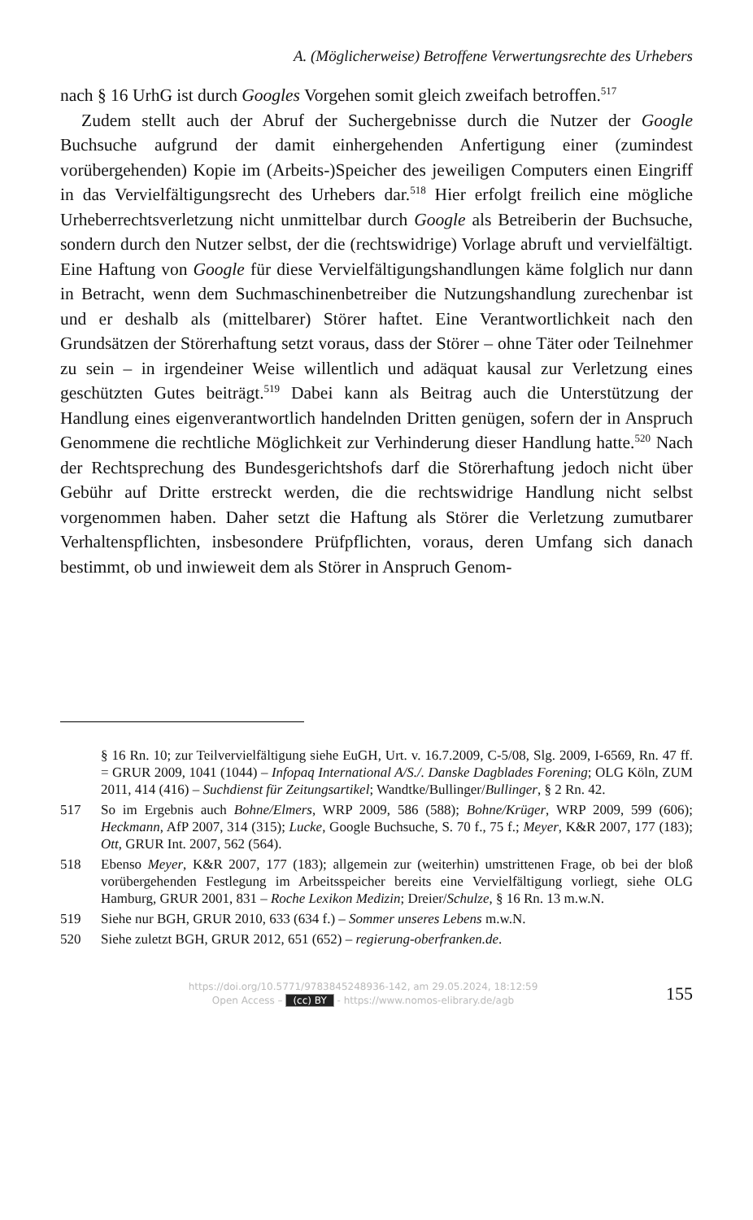A. (Möglicherweise) Betroffene Verwertungsrechte des Urhebers
nach § 16 UrhG ist durch Googles Vorgehen somit gleich zweifach betroffen.<sup>517</sup>
Zudem stellt auch der Abruf der Suchergebnisse durch die Nutzer der Google Buchsuche aufgrund der damit einhergehenden Anfertigung einer (zumindest vorübergehenden) Kopie im (Arbeits-)Speicher des jeweiligen Computers einen Eingriff in das Vervielfältigungsrecht des Urhebers dar.<sup>518</sup> Hier erfolgt freilich eine mögliche Urheberrechtsverletzung nicht unmittelbar durch Google als Betreiberin der Buchsuche, sondern durch den Nutzer selbst, der die (rechtswidrige) Vorlage abruft und vervielfältigt. Eine Haftung von Google für diese Vervielfältigungshandlungen käme folglich nur dann in Betracht, wenn dem Suchmaschinenbetreiber die Nutzungshandlung zurechenbar ist und er deshalb als (mittelbarer) Störer haftet. Eine Verantwortlichkeit nach den Grundsätzen der Störerhaftung setzt voraus, dass der Störer – ohne Täter oder Teilnehmer zu sein – in irgendeiner Weise willentlich und adäquat kausal zur Verletzung eines geschützten Gutes beiträgt.<sup>519</sup> Dabei kann als Beitrag auch die Unterstützung der Handlung eines eigenverantwortlich handelnden Dritten genügen, sofern der in Anspruch Genommene die rechtliche Möglichkeit zur Verhinderung dieser Handlung hatte.<sup>520</sup> Nach der Rechtsprechung des Bundesgerichtshofs darf die Störerhaftung jedoch nicht über Gebühr auf Dritte erstreckt werden, die die rechtswidrige Handlung nicht selbst vorgenommen haben. Daher setzt die Haftung als Störer die Verletzung zumutbarer Verhaltenspflichten, insbesondere Prüfpflichten, voraus, deren Umfang sich danach bestimmt, ob und inwieweit dem als Störer in Anspruch Genom-
§ 16 Rn. 10; zur Teilvervielfältigung siehe EuGH, Urt. v. 16.7.2009, C-5/08, Slg. 2009, I-6569, Rn. 47 ff. = GRUR 2009, 1041 (1044) – Infopaq International A/S./. Danske Dagblades Forening; OLG Köln, ZUM 2011, 414 (416) – Suchdienst für Zeitungsartikel; Wandtke/Bullinger/Bullinger, § 2 Rn. 42.
517 So im Ergebnis auch Bohne/Elmers, WRP 2009, 586 (588); Bohne/Krüger, WRP 2009, 599 (606); Heckmann, AfP 2007, 314 (315); Lucke, Google Buchsuche, S. 70 f., 75 f.; Meyer, K&R 2007, 177 (183); Ott, GRUR Int. 2007, 562 (564).
518 Ebenso Meyer, K&R 2007, 177 (183); allgemein zur (weiterhin) umstrittenen Frage, ob bei der bloß vorübergehenden Festlegung im Arbeitsspeicher bereits eine Vervielfältigung vorliegt, siehe OLG Hamburg, GRUR 2001, 831 – Roche Lexikon Medizin; Dreier/Schulze, § 16 Rn. 13 m.w.N.
519 Siehe nur BGH, GRUR 2010, 633 (634 f.) – Sommer unseres Lebens m.w.N.
520 Siehe zuletzt BGH, GRUR 2012, 651 (652) – regierung-oberfranken.de.
https://doi.org/10.5771/9783845248936-142, am 29.05.2024, 18:12:59
Open Access – (cc) BY - https://www.nomos-elibrary.de/agb
155